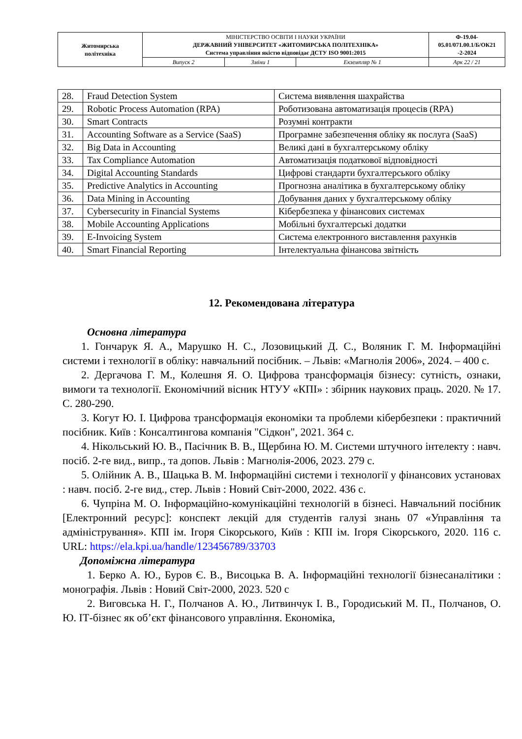| Житомирська політехніка | МІНІСТЕРСТВО ОСВІТИ І НАУКИ УКРАЇНИ ДЕРЖАВНИЙ УНІВЕРСИТЕТ «ЖИТОМИРСЬКА ПОЛІТЕХНІКА» Система управління якістю відповідає ДСТУ ISO 9001:2015 | | | Ф-19.04- 05.01/071.00.1/Б/ОК21 -2-2024 |
| | Випуск 2 | Зміни 1 | Екземпляр № 1 | Арк 22 / 21 |
| 28. | Fraud Detection System | Система виявлення шахрайства |
| 29. | Robotic Process Automation (RPA) | Роботизована автоматизація процесів (RPA) |
| 30. | Smart Contracts | Розумні контракти |
| 31. | Accounting Software as a Service (SaaS) | Програмне забезпечення обліку як послуга (SaaS) |
| 32. | Big Data in Accounting | Великі дані в бухгалтерському обліку |
| 33. | Tax Compliance Automation | Автоматизація податкової відповідності |
| 34. | Digital Accounting Standards | Цифрові стандарти бухгалтерського обліку |
| 35. | Predictive Analytics in Accounting | Прогнозна аналітика в бухгалтерському обліку |
| 36. | Data Mining in Accounting | Добування даних у бухгалтерському обліку |
| 37. | Cybersecurity in Financial Systems | Кібербезпека у фінансових системах |
| 38. | Mobile Accounting Applications | Мобільні бухгалтерські додатки |
| 39. | E-Invoicing System | Система електронного виставлення рахунків |
| 40. | Smart Financial Reporting | Інтелектуальна фінансова звітність |
12. Рекомендована література
Основна література
1. Гончарук Я. А., Марушко Н. С., Лозовицький Д. С., Воляник Г. М. Інформаційні системи і технології в обліку: навчальний посібник. – Львів: «Магнолія 2006», 2024. – 400 с.
2. Дергачова Г. М., Колешня Я. О. Цифрова трансформація бізнесу: сутність, ознаки, вимоги та технології. Економічний вісник НТУУ «КПІ» : збірник наукових праць. 2020. № 17. С. 280-290.
3. Когут Ю. І. Цифрова трансформація економіки та проблеми кібербезпеки : практичний посібник. Київ : Консалтингова компанія "Сідкон", 2021. 364 с.
4. Нікольський Ю. В., Пасічник В. В., Щербина Ю. М. Системи штучного інтелекту : навч. посіб. 2-ге вид., випр., та допов. Львів : Магнолія-2006, 2023. 279 с.
5. Олійник А. В., Шацька В. М. Інформаційні системи і технології у фінансових установах : навч. посіб. 2-ге вид., стер. Львів : Новий Світ-2000, 2022. 436 с.
6. Чупріна М. О. Інформаційно-комунікаційні технологій в бізнесі. Навчальний посібник [Електронний ресурс]: конспект лекцій для студентів галузі знань 07 «Управління та адміністрування». КПІ ім. Ігоря Сікорського, Київ : КПІ ім. Ігоря Сікорського, 2020. 116 с. URL: https://ela.kpi.ua/handle/123456789/33703
Допоміжна література
1. Берко А. Ю., Буров Є. В., Висоцька В. А. Інформаційні технології бізнесаналітики : монографія. Львів : Новий Світ-2000, 2023. 520 с
2. Виговська Н. Г., Полчанов А. Ю., Литвинчук І. В., Городиський М. П., Полчанов, О. Ю. ІТ-бізнес як об’єкт фінансового управління. Економіка,